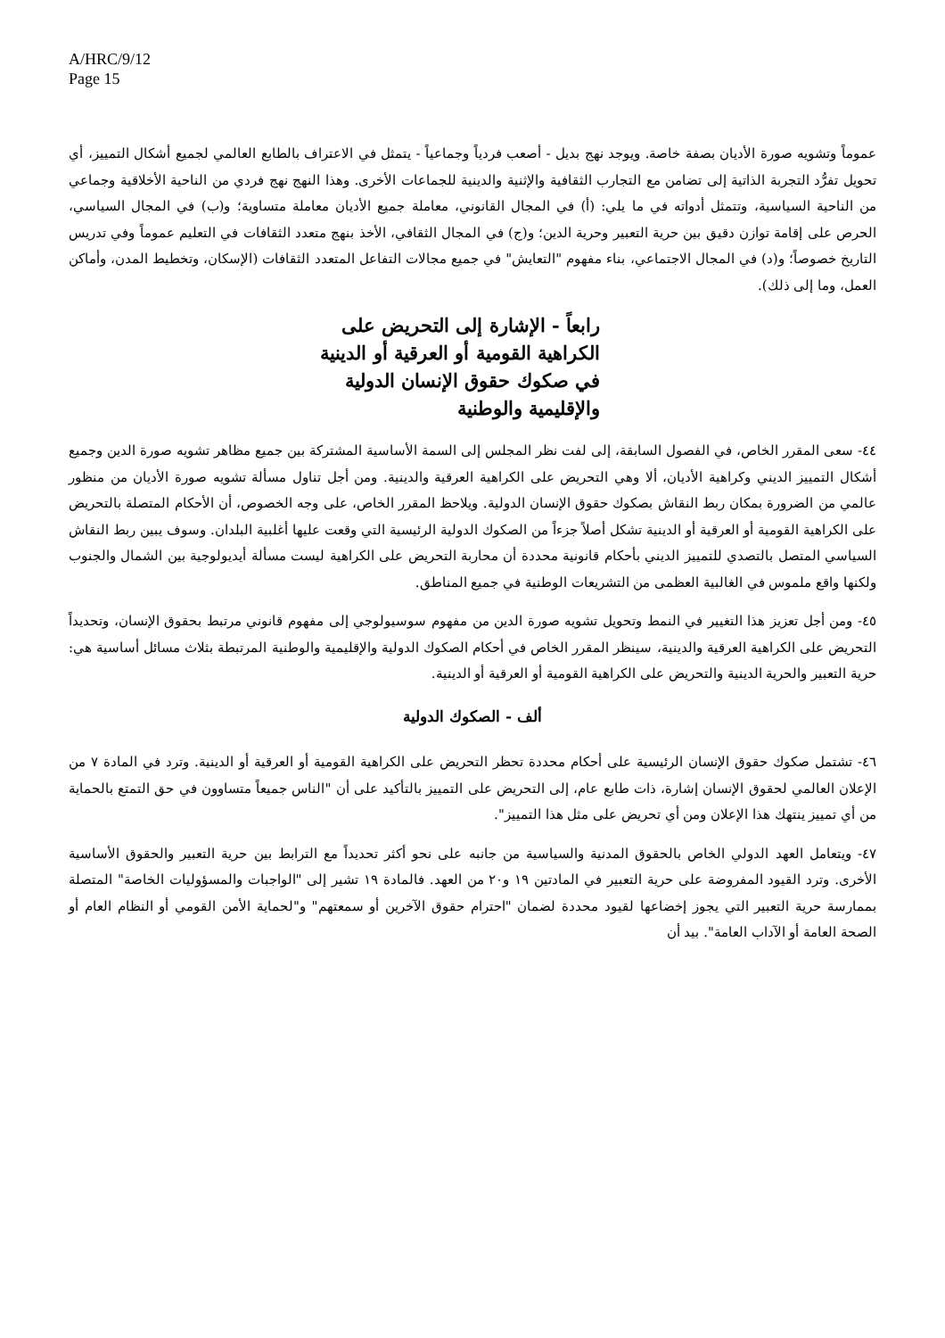A/HRC/9/12
Page 15
عموماً وتشويه صورة الأديان بصفة خاصة. ويوجد نهج بديل - أصعب فردياً وجماعياً - يتمثل في الاعتراف بالطابع العالمي لجميع أشكال التمييز، أي تحويل تفرُّد التجربة الذاتية إلى تضامن مع التجارب الثقافية والإثنية والدينية للجماعات الأخرى. وهذا النهج نهج فردي من الناحية الأخلاقية وجماعي من الناحية السياسية، وتتمثل أدواته في ما يلي: (أ) في المجال القانوني، معاملة جميع الأديان معاملة متساوية؛ و(ب) في المجال السياسي، الحرص على إقامة توازن دقيق بين حرية التعبير وحرية الدين؛ و(ج) في المجال الثقافي، الأخذ بنهج متعدد الثقافات في التعليم عموماً وفي تدريس التاريخ خصوصاً؛ و(د) في المجال الاجتماعي، بناء مفهوم "التعايش" في جميع مجالات التفاعل المتعدد الثقافات (الإسكان، وتخطيط المدن، وأماكن العمل، وما إلى ذلك).
رابعاً - الإشارة إلى التحريض على الكراهية القومية أو العرقية أو الدينية في صكوك حقوق الإنسان الدولية والإقليمية والوطنية
٤٤- سعى المقرر الخاص، في الفصول السابقة، إلى لفت نظر المجلس إلى السمة الأساسية المشتركة بين جميع مظاهر تشويه صورة الدين وجميع أشكال التمييز الديني وكراهية الأديان، ألا وهي التحريض على الكراهية العرقية والدينية. ومن أجل تناول مسألة تشويه صورة الأديان من منظور عالمي من الضرورة بمكان ربط النقاش بصكوك حقوق الإنسان الدولية. ويلاحظ المقرر الخاص، على وجه الخصوص، أن الأحكام المتصلة بالتحريض على الكراهية القومية أو العرقية أو الدينية تشكل أصلاً جزءاً من الصكوك الدولية الرئيسية التي وقعت عليها أغلبية البلدان. وسوف يبين ربط النقاش السياسي المتصل بالتصدي للتمييز الديني بأحكام قانونية محددة أن محاربة التحريض على الكراهية ليست مسألة أيديولوجية بين الشمال والجنوب ولكنها واقع ملموس في الغالبية العظمى من التشريعات الوطنية في جميع المناطق.
٤٥- ومن أجل تعزيز هذا التغيير في النمط وتحويل تشويه صورة الدين من مفهوم سوسيولوجي إلى مفهوم قانوني مرتبط بحقوق الإنسان، وتحديداً التحريض على الكراهية العرقية والدينية، سينظر المقرر الخاص في أحكام الصكوك الدولية والإقليمية والوطنية المرتبطة بثلاث مسائل أساسية هي: حرية التعبير والحرية الدينية والتحريض على الكراهية القومية أو العرقية أو الدينية.
ألف - الصكوك الدولية
٤٦- تشتمل صكوك حقوق الإنسان الرئيسية على أحكام محددة تحظر التحريض على الكراهية القومية أو العرقية أو الدينية. وترد في المادة ٧ من الإعلان العالمي لحقوق الإنسان إشارة، ذات طابع عام، إلى التحريض على التمييز بالتأكيد على أن "الناس جميعاً متساوون في حق التمتع بالحماية من أي تمييز ينتهك هذا الإعلان ومن أي تحريض على مثل هذا التمييز".
٤٧- ويتعامل العهد الدولي الخاص بالحقوق المدنية والسياسية من جانبه على نحو أكثر تحديداً مع الترابط بين حرية التعبير والحقوق الأساسية الأخرى. وترد القيود المفروضة على حرية التعبير في المادتين ١٩ و٢٠ من العهد. فالمادة ١٩ تشير إلى "الواجبات والمسؤوليات الخاصة" المتصلة بممارسة حرية التعبير التي يجوز إخضاعها لقيود محددة لضمان "احترام حقوق الآخرين أو سمعتهم" و"لحماية الأمن القومي أو النظام العام أو الصحة العامة أو الآداب العامة". بيد أن